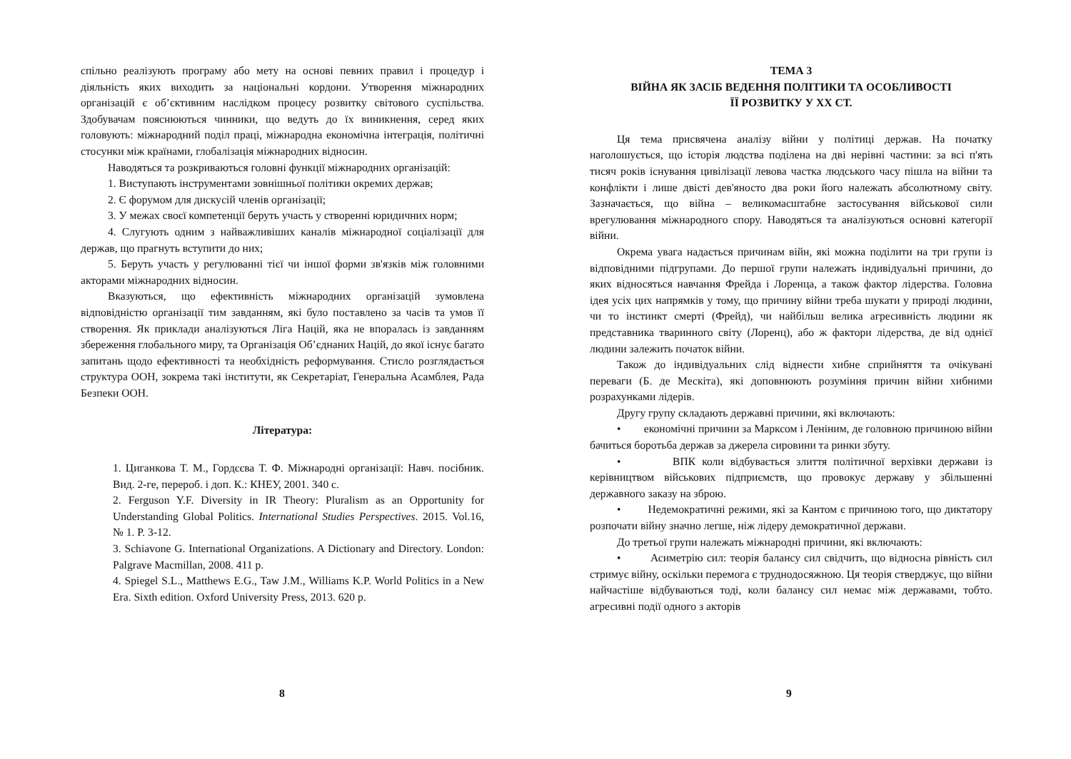спільно реалізують програму або мету на основі певних правил і процедур і діяльність яких виходить за національні кордони. Утворення міжнародних організацій є об’єктивним наслідком процесу розвитку світового суспільства. Здобувачам пояснюються чинники, що ведуть до їх виникнення, серед яких головують: міжнародний поділ праці, міжнародна економічна інтеграція, політичні стосунки між країнами, глобалізація міжнародних відносин.
Наводяться та розкриваються головні функції міжнародних організацій:
1. Виступають інструментами зовнішньої політики окремих держав;
2. Є форумом для дискусій членів організації;
3. У межах своєї компетенції беруть участь у створенні юридичних норм;
4. Слугують одним з найважливіших каналів міжнародної соціалізації для держав, що прагнуть вступити до них;
5. Беруть участь у регулюванні тієї чи іншої форми зв'язків між головними акторами міжнародних відносин.
Вказуються, що ефективність міжнародних організацій зумовлена відповідністю організації тим завданням, які було поставлено за часів та умов її створення. Як приклади аналізуються Ліга Націй, яка не впоралась із завданням збереження глобального миру, та Організація Об’єднаних Націй, до якої існує багато запитань щодо ефективності та необхідність реформування. Стисло розглядається структура ООН, зокрема такі інститути, як Секретаріат, Генеральна Асамблея, Рада Безпеки ООН.
Література:
1. Циганкова Т. М., Гордєєва Т. Ф. Міжнародні організації: Навч. посібник. Вид. 2-ге, перероб. і доп. К.: КНЕУ, 2001. 340 с.
2. Ferguson Y.F. Diversity in IR Theory: Pluralism as an Opportunity for Understanding Global Politics. International Studies Perspectives. 2015. Vol.16, № 1. P. 3-12.
3. Schiavone G. International Organizations. A Dictionary and Directory. London: Palgrave Macmillan, 2008. 411 p.
4. Spiegel S.L., Matthews E.G., Taw J.M., Williams K.P. World Politics in a New Era. Sixth edition. Oxford University Press, 2013. 620 p.
8
ТЕМА 3
ВІЙНА ЯК ЗАСІБ ВЕДЕННЯ ПОЛІТИКИ ТА ОСОБЛИВОСТІ
ЇЇ РОЗВИТКУ У ХХ СТ.
Ця тема присвячена аналізу війни у політиці держав. На початку наголошується, що історія людства поділена на дві нерівні частини: за всі п'ять тисяч років існування цивілізації левова частка людського часу пішла на війни та конфлікти і лише двісті дев'яносто два роки його належать абсолютному світу. Зазначається, що війна – великомасштабне застосування військової сили врегулювання міжнародного спору. Наводяться та аналізуються основні категорії війни.
Окрема увага надається причинам війн, які можна поділити на три групи із відповідними підгрупами. До першої групи належать індивідуальні причини, до яких відносяться навчання Фрейда і Лоренца, а також фактор лідерства. Головна ідея усіх цих напрямків у тому, що причину війни треба шукати у природі людини, чи то інстинкт смерті (Фрейд), чи найбільш велика агресивність людини як представника тваринного світу (Лоренц), або ж фактори лідерства, де від однієї людини залежить початок війни.
Також до індивідуальних слід віднести хибне сприйняття та очікувані переваги (Б. де Мескіта), які доповнюють розуміння причин війни хибними розрахунками лідерів.
Другу групу складають державні причини, які включають:
• економічні причини за Марксом і Леніним, де головною причиною війни бачиться боротьба держав за джерела сировини та ринки збуту.
• ВПК коли відбувається злиття політичної верхівки держави із керівництвом військових підприємств, що провокує державу у збільшенні державного заказу на зброю.
• Недемократичні режими, які за Кантом є причиною того, що диктатору розпочати війну значно легше, ніж лідеру демократичної держави.
До третьої групи належать міжнародні причини, які включають:
• Асиметрію сил: теорія балансу сил свідчить, що відносна рівність сил стримує війну, оскільки перемога є труднодосяжною. Ця теорія стверджує, що війни найчастіше відбуваються тоді, коли балансу сил немає між державами, тобто. агресивні події одного з акторів
9